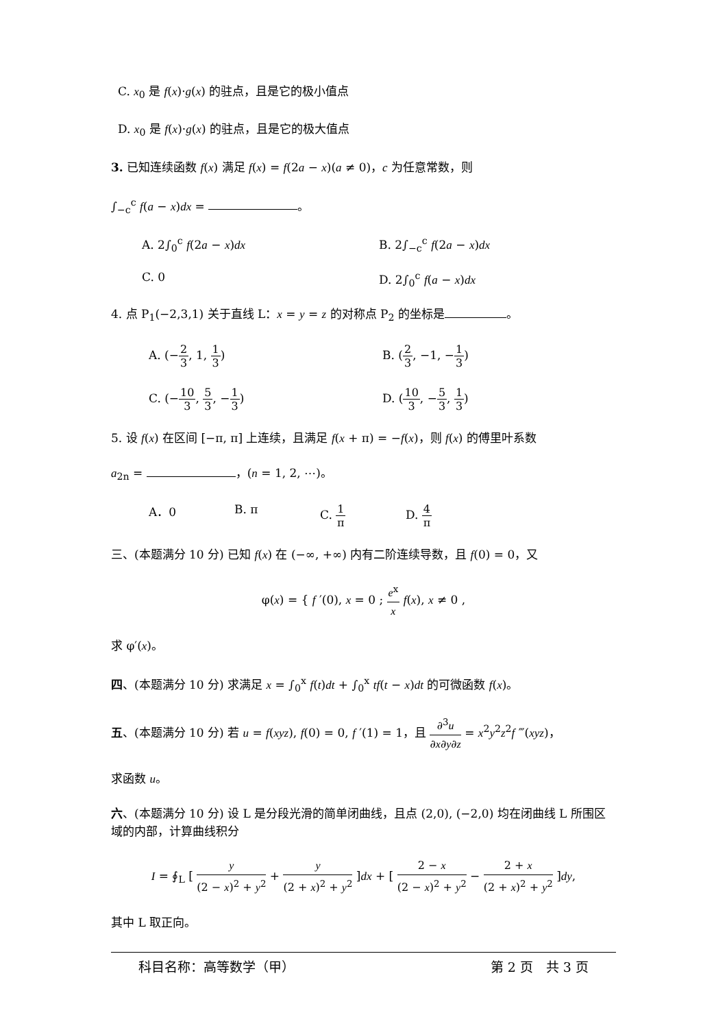C. x<sub>0</sub> 是 f(x)·g(x) 的驻点，且是它的极小值点
D. x<sub>0</sub> 是 f(x)·g(x) 的驻点，且是它的极大值点
3. 已知连续函数 f(x) 满足 f(x) = f(2a − x)(a ≠ 0)，c 为任意常数，则
∫<sub>−c</sub><sup>c</sup> f(a − x)dx = 。
A. 2∫<sub>0</sub><sup>c</sup> f(2a − x)dx B. 2∫<sub>−c</sub><sup>c</sup> f(2a − x)dx
C. 0 D. 2∫<sub>0</sub><sup>c</sup> f(a − x)dx
4. 点 P<sub>1</sub>(−2,3,1) 关于直线 L：x = y = z 的对称点 P<sub>2</sub> 的坐标是 。
A. (−2 3, 1, 1 3) B. (2 3, −1, −1 3)
C. (−10 3, 5 3, −1 3) D. (10 3, −5 3, 1 3)
5. 设 f(x) 在区间 [−π, π] 上连续，且满足 f(x + π) = −f(x)，则 f(x) 的傅里叶系数
a<sub>2n</sub> = ，(n = 1, 2, ⋯)。
A．0 B. π C. 1 π D. 4 π
三、(本题满分 10 分) 已知 f(x) 在 (−∞, +∞) 内有二阶连续导数，且 f(0) = 0，又
φ(x) = { f ′(0), x = 0 ; e<sup>x</sup> x f(x), x ≠ 0 ,
求 φ′(x)。
四、(本题满分 10 分) 求满足 x = ∫<sub>0</sub><sup>x</sup> f(t)dt + ∫<sub>0</sub><sup>x</sup> tf(t − x)dt 的可微函数 f(x)。
五、(本题满分 10 分) 若 u = f(xyz), f(0) = 0, f ′(1) = 1，且 ∂<sup>3</sup>u ∂x∂y∂z = x<sup>2</sup>y<sup>2</sup>z<sup>2</sup>f ‴(xyz)，
求函数 u。
六、(本题满分 10 分) 设 L 是分段光滑的简单闭曲线，且点 (2,0), (−2,0) 均在闭曲线 L 所围区域的内部，计算曲线积分
I = ∮<sub>L</sub> [ y (2 − x)<sup>2</sup> + y<sup>2</sup> + y (2 + x)<sup>2</sup> + y<sup>2</sup> ]dx + [ 2 − x (2 − x)<sup>2</sup> + y<sup>2</sup> − 2 + x (2 + x)<sup>2</sup> + y<sup>2</sup> ]dy,
其中 L 取正向。
科目名称：高等数学（甲） 第 2 页　共 3 页